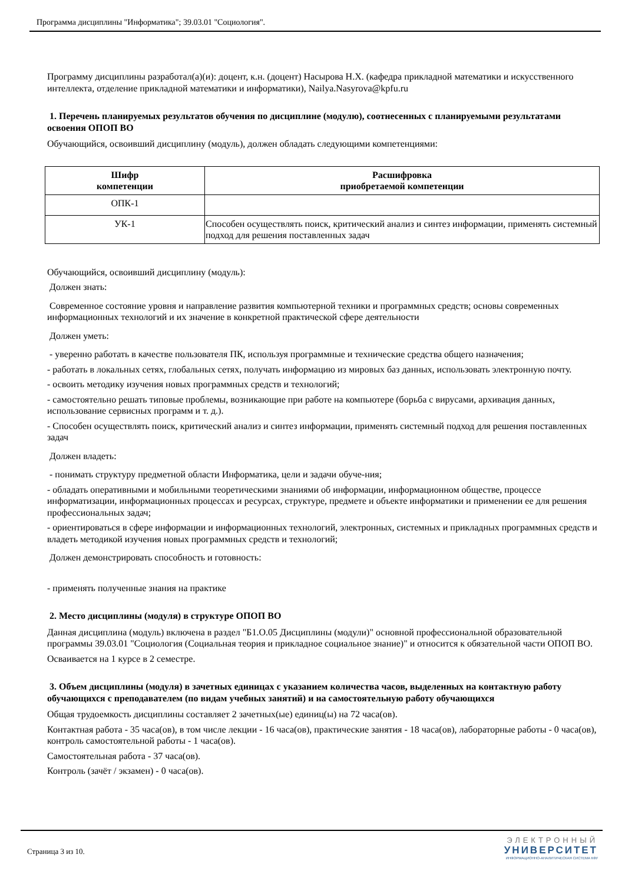Программа дисциплины "Информатика"; 39.03.01 "Социология".
Программу дисциплины разработал(а)(и): доцент, к.н. (доцент) Насырова Н.Х. (кафедра прикладной математики и искусственного интеллекта, отделение прикладной математики и информатики), Nailya.Nasyrova@kpfu.ru
1. Перечень планируемых результатов обучения по дисциплине (модулю), соотнесенных с планируемыми результатами освоения ОПОП ВО
Обучающийся, освоивший дисциплину (модуль), должен обладать следующими компетенциями:
| Шифр компетенции | Расшифровка приобретаемой компетенции |
| --- | --- |
| ОПК-1 | |
| УК-1 | Способен осуществлять поиск, критический анализ и синтез информации, применять системный подход для решения поставленных задач |
Обучающийся, освоивший дисциплину (модуль):
Должен знать:
Современное состояние уровня и направление развития компьютерной техники и программных средств; основы современных информационных технологий и их значение в конкретной практической сфере деятельности
Должен уметь:
- уверенно работать в качестве пользователя ПК, используя программные и технические средства общего назначения;
- работать в локальных сетях, глобальных сетях, получать информацию из мировых баз данных, использовать электронную почту.
- освоить методику изучения новых программных средств и технологий;
- самостоятельно решать типовые проблемы, возникающие при работе на компьютере (борьба с вирусами, архивация данных, использование сервисных программ и т. д.).
- Способен осуществлять поиск, критический анализ и синтез информации, применять системный подход для решения поставленных задач
Должен владеть:
- понимать структуру предметной области Информатика, цели и задачи обуче-ния;
- обладать оперативными и мобильными теоретическими знаниями об информации, информационном обществе, процессе информатизации, информационных процессах и ресурсах, структуре, предмете и объекте информатики и применении ее для решения профессиональных задач;
- ориентироваться в сфере информации и информационных технологий, электронных, системных и прикладных программных средств и владеть методикой изучения новых программных средств и технологий;
Должен демонстрировать способность и готовность:
- применять полученные знания на практике
2. Место дисциплины (модуля) в структуре ОПОП ВО
Данная дисциплина (модуль) включена в раздел "Б1.О.05 Дисциплины (модули)" основной профессиональной образовательной программы 39.03.01 "Социология (Социальная теория и прикладное социальное знание)" и относится к обязательной части ОПОП ВО.
Осваивается на 1 курсе в 2 семестре.
3. Объем дисциплины (модуля) в зачетных единицах с указанием количества часов, выделенных на контактную работу обучающихся с преподавателем (по видам учебных занятий) и на самостоятельную работу обучающихся
Общая трудоемкость дисциплины составляет 2 зачетных(ые) единиц(ы) на 72 часа(ов).
Контактная работа - 35 часа(ов), в том числе лекции - 16 часа(ов), практические занятия - 18 часа(ов), лабораторные работы - 0 часа(ов), контроль самостоятельной работы - 1 часа(ов).
Самостоятельная работа - 37 часа(ов).
Контроль (зачёт / экзамен) - 0 часа(ов).
Страница 3 из 10.
ЭЛЕКТРОННЫЙ
УНИВЕРСИТЕТ
ИНФОРМАЦИОННО-АНАЛИТИЧЕСКАЯ СИСТЕМА КФУ